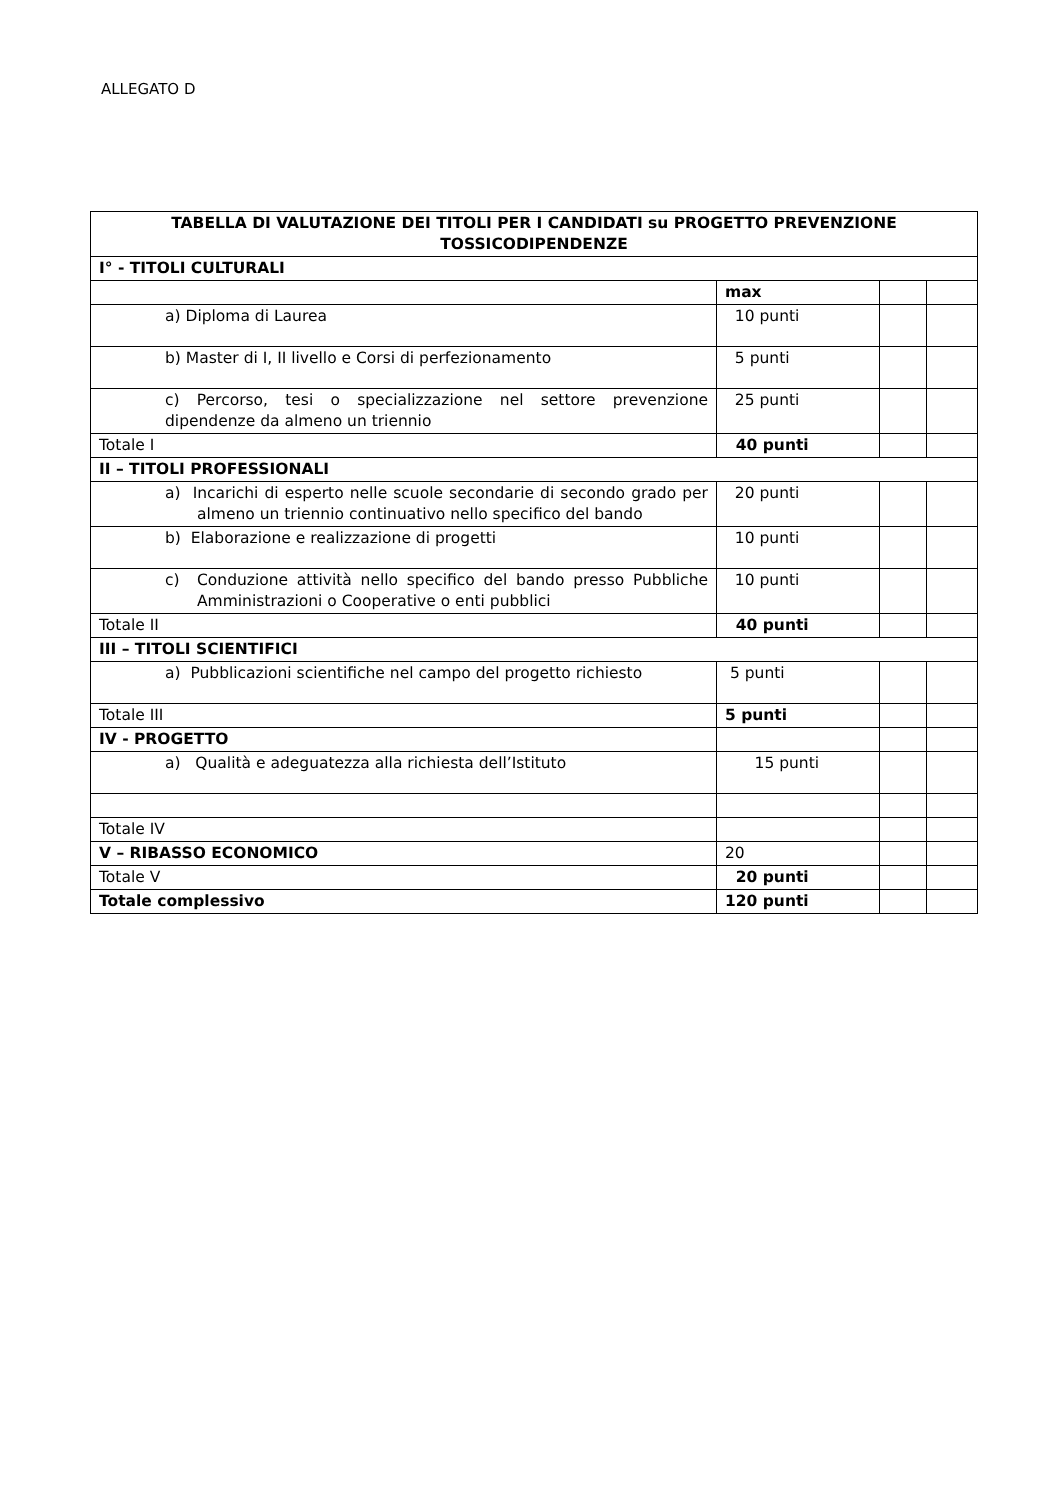ALLEGATO D
| TABELLA DI VALUTAZIONE DEI TITOLI PER I CANDIDATI su PROGETTO PREVENZIONE TOSSICODIPENDENZE | | | |
| I° - TITOLI CULTURALI | | | |
| | max | | |
| a) Diploma di Laurea | 10 punti | | |
| b) Master di I, II livello e Corsi di perfezionamento | 5 punti | | |
| c) Percorso, tesi o specializzazione nel settore prevenzione dipendenze da almeno un triennio | 25 punti | | |
| Totale I | 40 punti | | |
| II – TITOLI PROFESSIONALI | | | |
| a) Incarichi di esperto nelle scuole secondarie di secondo grado per almeno un triennio continuativo nello specifico del bando | 20 punti | | |
| b) Elaborazione e realizzazione di progetti | 10 punti | | |
| c) Conduzione attività nello specifico del bando presso Pubbliche Amministrazioni o Cooperative o enti pubblici | 10 punti | | |
| Totale II | 40 punti | | |
| III – TITOLI SCIENTIFICI | | | |
| a) Pubblicazioni scientifiche nel campo del progetto richiesto | 5 punti | | |
| Totale III | 5 punti | | |
| IV - PROGETTO | | | |
| a) Qualità e adeguatezza alla richiesta dell’Istituto | 15 punti | | |
| Totale IV | | | |
| V – RIBASSO ECONOMICO | 20 | | |
| Totale V | 20 punti | | |
| Totale complessivo | 120 punti | | |